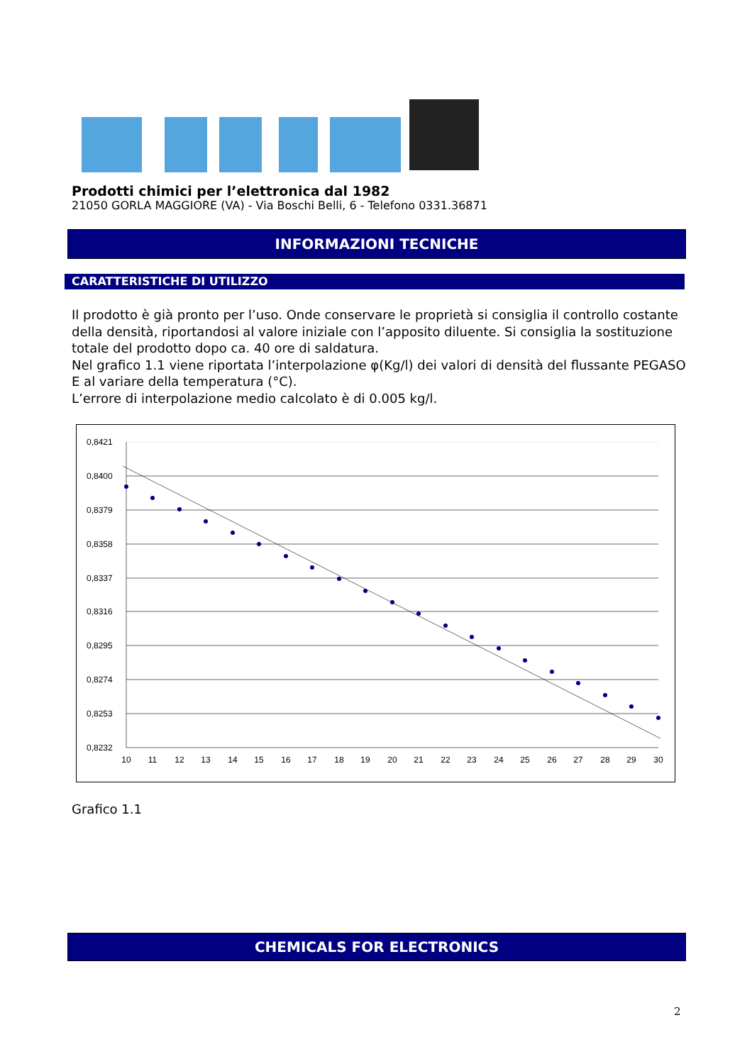Prodotti chimici per l’elettronica dal 1982
21050 GORLA MAGGIORE (VA) - Via Boschi Belli, 6 - Telefono 0331.36871
INFORMAZIONI TECNICHE
CARATTERISTICHE DI UTILIZZO
Il prodotto è già pronto per l’uso. Onde conservare le proprietà si consiglia il controllo costante della densità, riportandosi al valore iniziale con l’apposito diluente. Si consiglia la sostituzione totale del prodotto dopo ca. 40 ore di saldatura.
Nel grafico 1.1 viene riportata l’interpolazione φ(Kg/l) dei valori di densità del flussante PEGASO E al variare della temperatura (°C).
L’errore di interpolazione medio calcolato è di 0.005 kg/l.
0,8421
0,8400
0,8379
0,8358
0,8337
0,8316
0,8295
0,8274
0,8253
0,8232
10
11
12
13
14
15
16
17
18
19
20
21
22
23
24
25
26
27
28
29
30
Grafico 1.1
CHEMICALS FOR ELECTRONICS
2